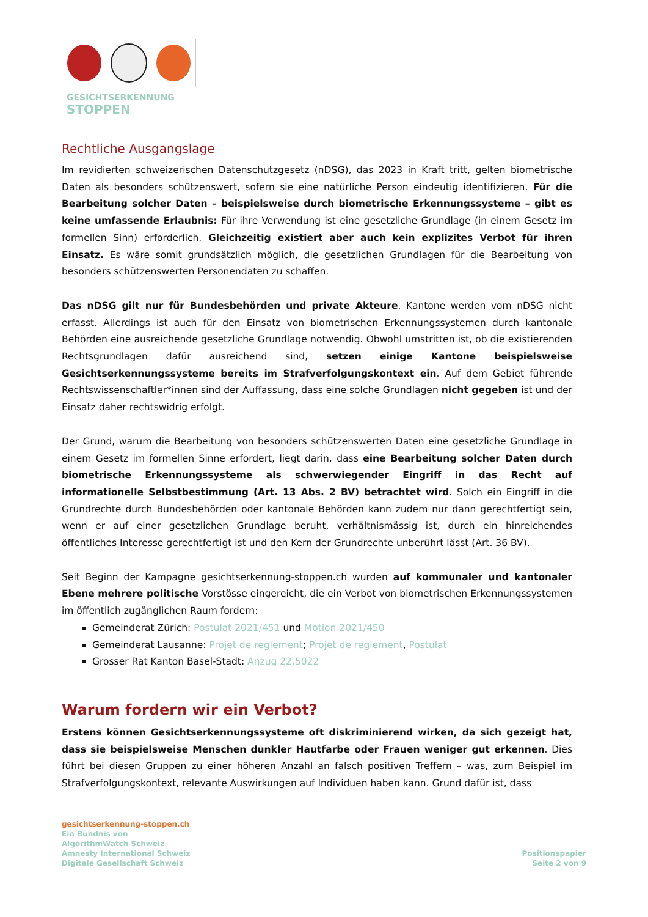GESICHTSERKENNUNG
STOPPEN
Rechtliche Ausgangslage
Im revidierten schweizerischen Datenschutzgesetz (nDSG), das 2023 in Kraft tritt, gelten biometrische Daten als besonders schützenswert, sofern sie eine natürliche Person eindeutig identifizieren. Für die Bearbeitung solcher Daten – beispielsweise durch biometrische Erkennungssysteme – gibt es keine umfassende Erlaubnis: Für ihre Verwendung ist eine gesetzliche Grundlage (in einem Gesetz im formellen Sinn) erforderlich. Gleichzeitig existiert aber auch kein explizites Verbot für ihren Einsatz. Es wäre somit grundsätzlich möglich, die gesetzlichen Grundlagen für die Bearbeitung von besonders schützenswerten Personendaten zu schaffen.
Das nDSG gilt nur für Bundesbehörden und private Akteure. Kantone werden vom nDSG nicht erfasst. Allerdings ist auch für den Einsatz von biometrischen Erkennungssystemen durch kantonale Behörden eine ausreichende gesetzliche Grundlage notwendig. Obwohl umstritten ist, ob die existierenden Rechtsgrundlagen dafür ausreichend sind, setzen einige Kantone beispielsweise Gesichtserkennungssysteme bereits im Strafverfolgungskontext ein. Auf dem Gebiet führende Rechtswissenschaftler*innen sind der Auffassung, dass eine solche Grundlagen nicht gegeben ist und der Einsatz daher rechtswidrig erfolgt.
Der Grund, warum die Bearbeitung von besonders schützenswerten Daten eine gesetzliche Grundlage in einem Gesetz im formellen Sinne erfordert, liegt darin, dass eine Bearbeitung solcher Daten durch biometrische Erkennungssysteme als schwerwiegender Eingriff in das Recht auf informationelle Selbstbestimmung (Art. 13 Abs. 2 BV) betrachtet wird. Solch ein Eingriff in die Grundrechte durch Bundesbehörden oder kantonale Behörden kann zudem nur dann gerechtfertigt sein, wenn er auf einer gesetzlichen Grundlage beruht, verhältnismässig ist, durch ein hinreichendes öffentliches Interesse gerechtfertigt ist und den Kern der Grundrechte unberührt lässt (Art. 36 BV).
Seit Beginn der Kampagne gesichtserkennung-stoppen.ch wurden auf kommunaler und kantonaler Ebene mehrere politische Vorstösse eingereicht, die ein Verbot von biometrischen Erkennungssystemen im öffentlich zugänglichen Raum fordern:
Gemeinderat Zürich: Postulat 2021/451 und Motion 2021/450
Gemeinderat Lausanne: Projet de reglement; Projet de reglement, Postulat
Grosser Rat Kanton Basel-Stadt: Anzug 22.5022
Warum fordern wir ein Verbot?
Erstens können Gesichtserkennungssysteme oft diskriminierend wirken, da sich gezeigt hat, dass sie beispielsweise Menschen dunkler Hautfarbe oder Frauen weniger gut erkennen. Dies führt bei diesen Gruppen zu einer höheren Anzahl an falsch positiven Treffern – was, zum Beispiel im Strafverfolgungskontext, relevante Auswirkungen auf Individuen haben kann. Grund dafür ist, dass
gesichtserkennung-stoppen.ch
Ein Bündnis von
AlgorithmWatch Schweiz
Amnesty International Schweiz
Digitale Gesellschaft Schweiz
Positionspapier
Seite 2 von 9